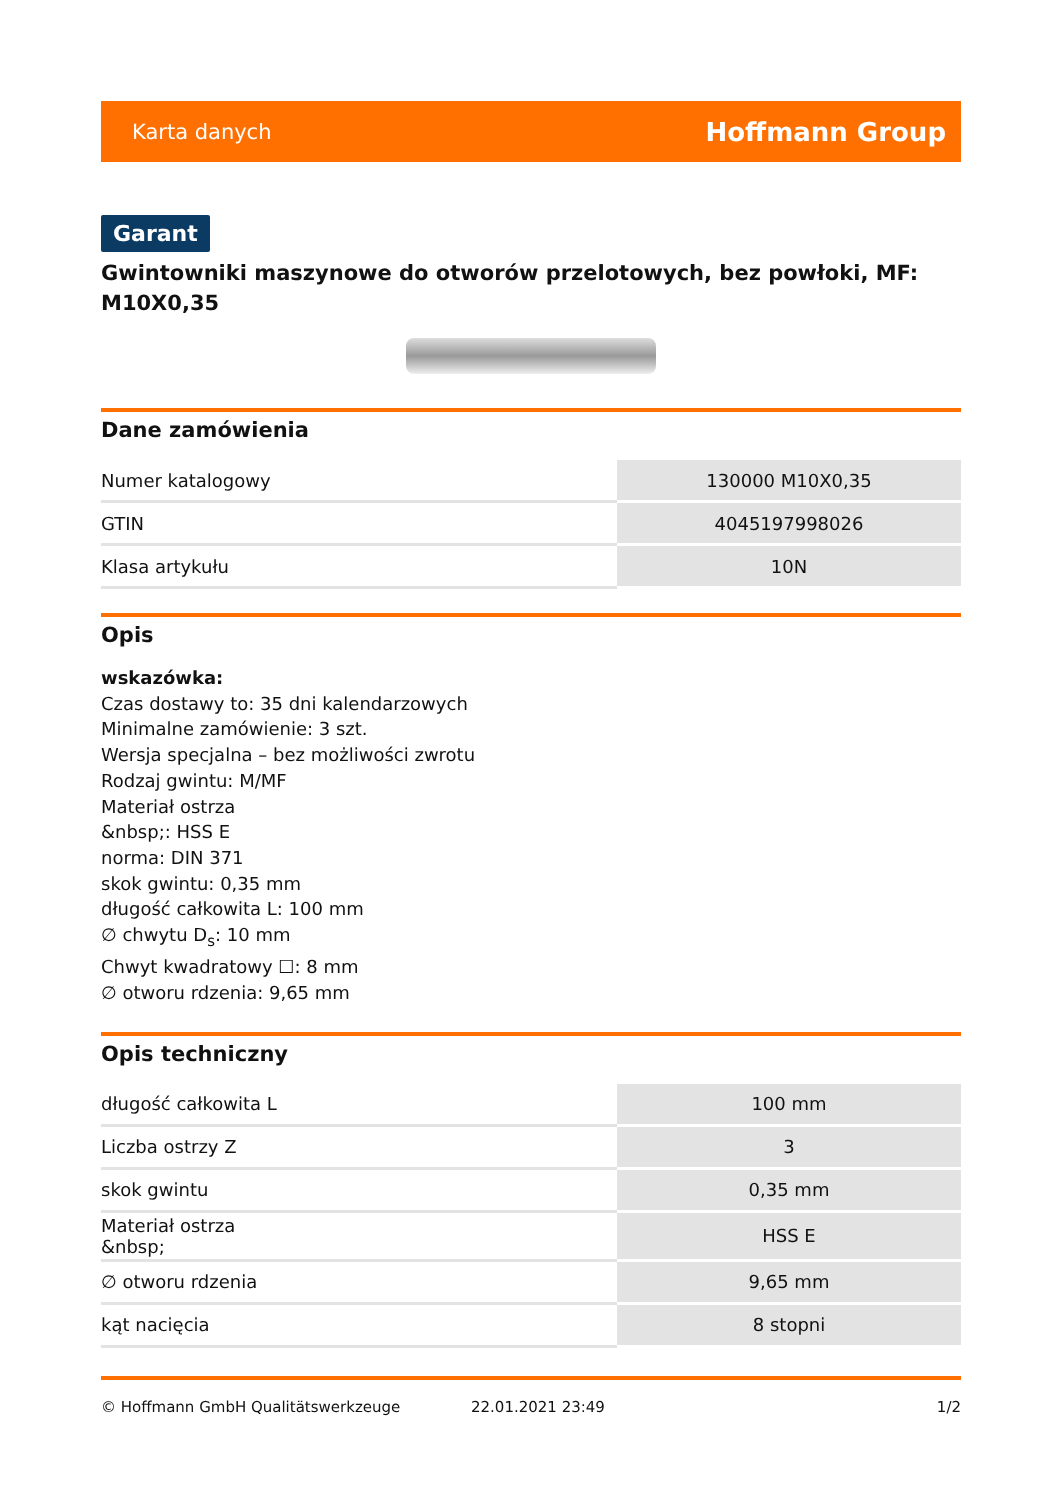Karta danych Hoffmann Group
Garant
Gwintowniki maszynowe do otworów przelotowych, bez powłoki, MF: M10X0,35
Dane zamówienia
| Numer katalogowy | 130000 M10X0,35 |
| GTIN | 4045197998026 |
| Klasa artykułu | 10N |
Opis
wskazówka:
Czas dostawy to: 35 dni kalendarzowych
Minimalne zamówienie: 3 szt.
Wersja specjalna – bez możliwości zwrotu
Rodzaj gwintu: M/MF
Materiał ostrza
&nbsp;: HSS E
norma: DIN 371
skok gwintu: 0,35 mm
długość całkowita L: 100 mm
∅ chwytu D<sub>s</sub>: 10 mm
Chwyt kwadratowy ☐: 8 mm
∅ otworu rdzenia: 9,65 mm
Opis techniczny
| długość całkowita L | 100 mm |
| Liczba ostrzy Z | 3 |
| skok gwintu | 0,35 mm |
| Materiał ostrza &nbsp; | HSS E |
| ∅ otworu rdzenia | 9,65 mm |
| kąt nacięcia | 8 stopni |
© Hoffmann GmbH Qualitätswerkzeuge 22.01.2021 23:49 1/2